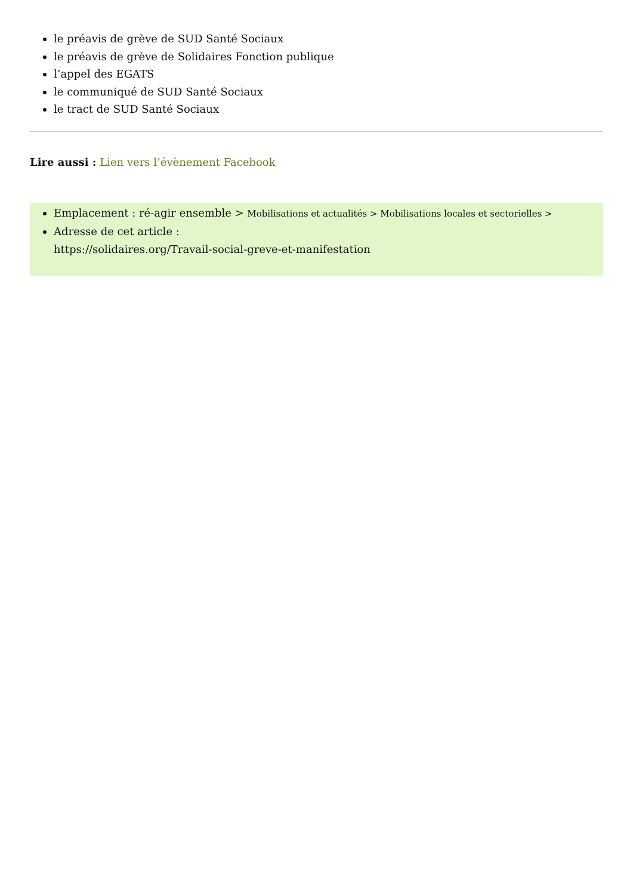le préavis de grève de SUD Santé Sociaux
le préavis de grève de Solidaires Fonction publique
l’appel des EGATS
le communiqué de SUD Santé Sociaux
le tract de SUD Santé Sociaux
Lire aussi : Lien vers l’évènement Facebook
Emplacement : ré-agir ensemble > Mobilisations et actualités > Mobilisations locales et sectorielles >
Adresse de cet article :
https://solidaires.org/Travail-social-greve-et-manifestation